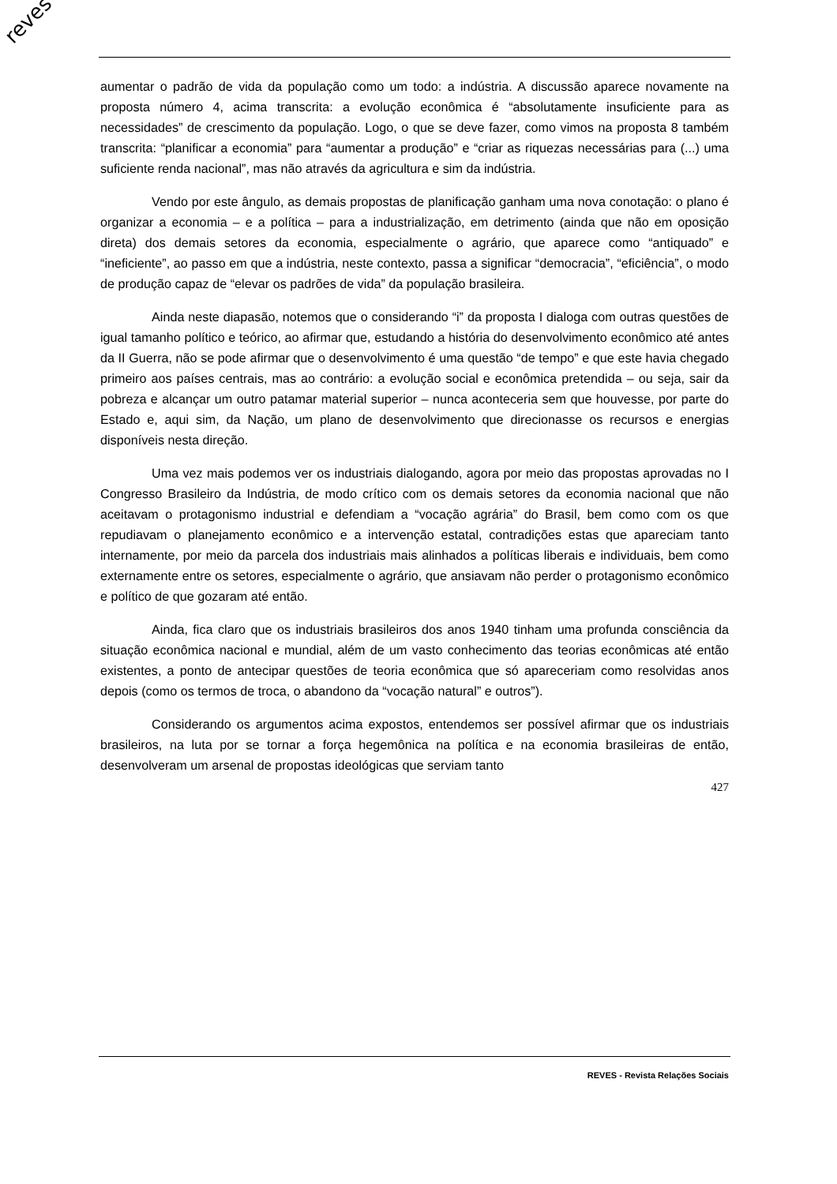reves
aumentar o padrão de vida da população como um todo: a indústria. A discussão aparece novamente na proposta número 4, acima transcrita: a evolução econômica é “absolutamente insuficiente para as necessidades” de crescimento da população. Logo, o que se deve fazer, como vimos na proposta 8 também transcrita: “planificar a economia” para “aumentar a produção” e “criar as riquezas necessárias para (...) uma suficiente renda nacional”, mas não através da agricultura e sim da indústria.
Vendo por este ângulo, as demais propostas de planificação ganham uma nova conotação: o plano é organizar a economia – e a política – para a industrialização, em detrimento (ainda que não em oposição direta) dos demais setores da economia, especialmente o agrário, que aparece como “antiquado” e “ineficiente”, ao passo em que a indústria, neste contexto, passa a significar “democracia”, “eficiência”, o modo de produção capaz de “elevar os padrões de vida” da população brasileira.
Ainda neste diapasão, notemos que o considerando “i” da proposta I dialoga com outras questões de igual tamanho político e teórico, ao afirmar que, estudando a história do desenvolvimento econômico até antes da II Guerra, não se pode afirmar que o desenvolvimento é uma questão “de tempo” e que este havia chegado primeiro aos países centrais, mas ao contrário: a evolução social e econômica pretendida – ou seja, sair da pobreza e alcançar um outro patamar material superior – nunca aconteceria sem que houvesse, por parte do Estado e, aqui sim, da Nação, um plano de desenvolvimento que direcionasse os recursos e energias disponíveis nesta direção.
Uma vez mais podemos ver os industriais dialogando, agora por meio das propostas aprovadas no I Congresso Brasileiro da Indústria, de modo crítico com os demais setores da economia nacional que não aceitavam o protagonismo industrial e defendiam a “vocação agrária” do Brasil, bem como com os que repudiavam o planejamento econômico e a intervenção estatal, contradições estas que apareciam tanto internamente, por meio da parcela dos industriais mais alinhados a políticas liberais e individuais, bem como externamente entre os setores, especialmente o agrário, que ansiavam não perder o protagonismo econômico e político de que gozaram até então.
Ainda, fica claro que os industriais brasileiros dos anos 1940 tinham uma profunda consciência da situação econômica nacional e mundial, além de um vasto conhecimento das teorias econômicas até então existentes, a ponto de antecipar questões de teoria econômica que só apareceriam como resolvidas anos depois (como os termos de troca, o abandono da “vocação natural” e outros”).
Considerando os argumentos acima expostos, entendemos ser possível afirmar que os industriais brasileiros, na luta por se tornar a força hegemônica na política e na economia brasileiras de então, desenvolveram um arsenal de propostas ideológicas que serviam tanto
427
REVES - Revista Relações Sociais